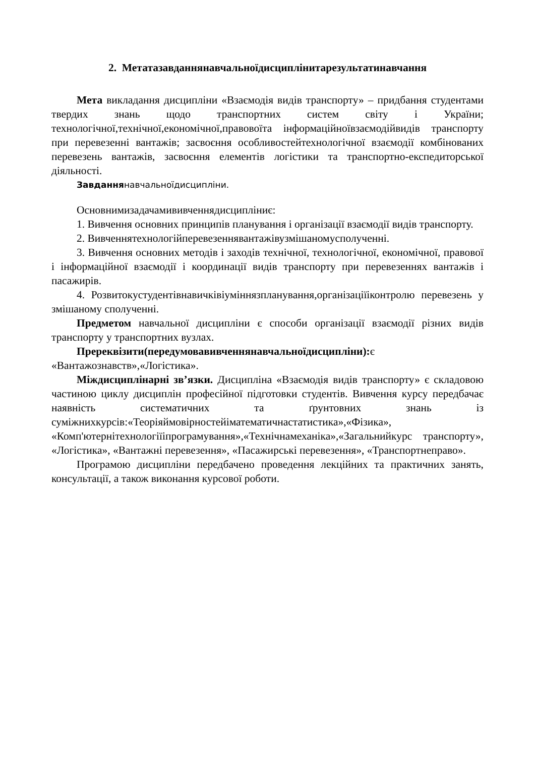2. Метатазавданнянавчальноїдисциплінитарезультатинавчання
Мета викладання дисципліни «Взаємодія видів транспорту» – придбання студентами твердих знань щодо транспортних систем світу і України; технологічної,технічної,економічної,правовоїта інформаційноївзаємодійвидів транспорту при перевезенні вантажів; засвоєння особливостейтехнологічної взаємодії комбінованих перевезень вантажів, засвоєння елементів логістики та транспортно-експедиторської діяльності.
Завданнянавчальноїдисципліни.
Основнимизадачамививченнядисципліниє:
1. Вивчення основних принципів планування і організації взаємодії видів транспорту.
2. Вивченнятехнологійперевезеннявантажівузмішаномусполученні.
3. Вивчення основних методів і заходів технічної, технологічної, економічної, правової і інформаційної взаємодії і координації видів транспорту при перевезеннях вантажів і пасажирів.
4. Розвитокустудентівнавичківіуміннязпланування,організаціїіконтролю перевезень у змішаному сполученні.
Предметом навчальної дисципліни є способи організації взаємодії різних видів транспорту у транспортних вузлах.
Пререквізити(передумовавивченнянавчальноїдисципліни): є «Вантажознавств»,«Логістика».
Міждисциплінарні зв’язки. Дисципліна «Взаємодія видів транспорту» є складовою частиною циклу дисциплін професійної підготовки студентів. Вивчення курсу передбачає наявність систематичних та ґрунтовних знань із суміжнихкурсів:«Теоріяймовірностейіматематичнастатистика»,«Фізика», «Комп'ютернітехнологіїіпрограмування»,«Технічнамеханіка»,«Загальнийкурс транспорту», «Логістика», «Вантажні перевезення», «Пасажирські перевезення», «Транспортнеправо».
Програмою дисципліни передбачено проведення лекційних та практичних занять, консультації, а також виконання курсової роботи.